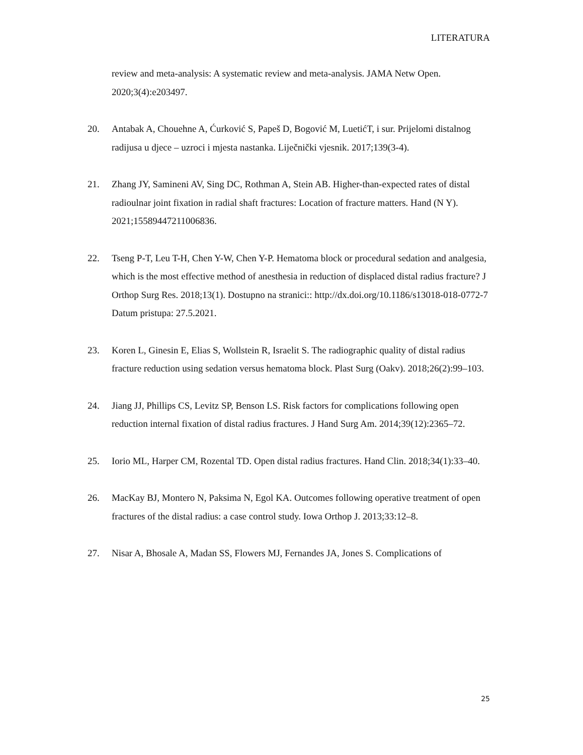LITERATURA
review and meta-analysis: A systematic review and meta-analysis. JAMA Netw Open. 2020;3(4):e203497.
20. Antabak A, Chouehne A, Ćurković S, Papeš D, Bogović M, LuetićT, i sur. Prijelomi distalnog radijusa u djece – uzroci i mjesta nastanka. Liječnički vjesnik. 2017;139(3-4).
21. Zhang JY, Samineni AV, Sing DC, Rothman A, Stein AB. Higher-than-expected rates of distal radioulnar joint fixation in radial shaft fractures: Location of fracture matters. Hand (N Y). 2021;15589447211006836.
22. Tseng P-T, Leu T-H, Chen Y-W, Chen Y-P. Hematoma block or procedural sedation and analgesia, which is the most effective method of anesthesia in reduction of displaced distal radius fracture? J Orthop Surg Res. 2018;13(1). Dostupno na stranici:: http://dx.doi.org/10.1186/s13018-018-0772-7
Datum pristupa: 27.5.2021.
23. Koren L, Ginesin E, Elias S, Wollstein R, Israelit S. The radiographic quality of distal radius fracture reduction using sedation versus hematoma block. Plast Surg (Oakv). 2018;26(2):99–103.
24. Jiang JJ, Phillips CS, Levitz SP, Benson LS. Risk factors for complications following open reduction internal fixation of distal radius fractures. J Hand Surg Am. 2014;39(12):2365–72.
25. Iorio ML, Harper CM, Rozental TD. Open distal radius fractures. Hand Clin. 2018;34(1):33–40.
26. MacKay BJ, Montero N, Paksima N, Egol KA. Outcomes following operative treatment of open fractures of the distal radius: a case control study. Iowa Orthop J. 2013;33:12–8.
27. Nisar A, Bhosale A, Madan SS, Flowers MJ, Fernandes JA, Jones S. Complications of
25